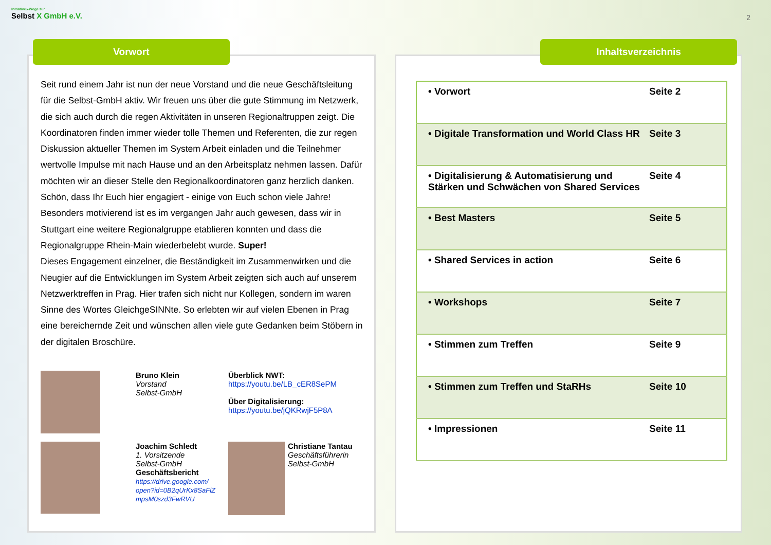Initiative ▸Wege zur
Selbst X GmbH e.V.
2
Seit rund einem Jahr ist nun der neue Vorstand und die neue Geschäftsleitung für die Selbst-GmbH aktiv. Wir freuen uns über die gute Stimmung im Netzwerk, die sich auch durch die regen Aktivitäten in unseren Regionaltruppen zeigt. Die Koordinatoren finden immer wieder tolle Themen und Referenten, die zur regen Diskussion aktueller Themen im System Arbeit einladen und die Teilnehmer wertvolle Impulse mit nach Hause und an den Arbeitsplatz nehmen lassen. Dafür möchten wir an dieser Stelle den Regionalkoordinatoren ganz herzlich danken. Schön, dass Ihr Euch hier engagiert - einige von Euch schon viele Jahre! Besonders motivierend ist es im vergangen Jahr auch gewesen, dass wir in Stuttgart eine weitere Regionalgruppe etablieren konnten und dass die Regionalgruppe Rhein-Main wiederbelebt wurde. Super!
Dieses Engagement einzelner, die Beständigkeit im Zusammenwirken und die Neugier auf die Entwicklungen im System Arbeit zeigten sich auch auf unserem Netzwerktreffen in Prag. Hier trafen sich nicht nur Kollegen, sondern im waren Sinne des Wortes GleichgeSINNte. So erlebten wir auf vielen Ebenen in Prag eine bereichernde Zeit und wünschen allen viele gute Gedanken beim Stöbern in der digitalen Broschüre.
Bruno Klein
Vorstand
Selbst-GmbH
Überblick NWT:
https://youtu.be/LB_cER8SePM
Über Digitalisierung:
https://youtu.be/jQKRwjF5P8A
Joachim Schledt
1. Vorsitzende
Selbst-GmbH
Geschäftsbericht
https://drive.google.com/ open?id=0B2qUrKx8SaFlZ mpsM0szd3FwRVU
Christiane Tantau
Geschäftsführerin Selbst-GmbH
Vorwort
| • Vorwort | Seite 2 |
| • Digitale Transformation und World Class HR | Seite 3 |
| • Digitalisierung & Automatisierung und Stärken und Schwächen von Shared Services | Seite 4 |
| • Best Masters | Seite 5 |
| • Shared Services in action | Seite 6 |
| • Workshops | Seite 7 |
| • Stimmen zum Treffen | Seite 9 |
| • Stimmen zum Treffen und StaRHs | Seite 10 |
| • Impressionen | Seite 11 |
Inhaltsverzeichnis